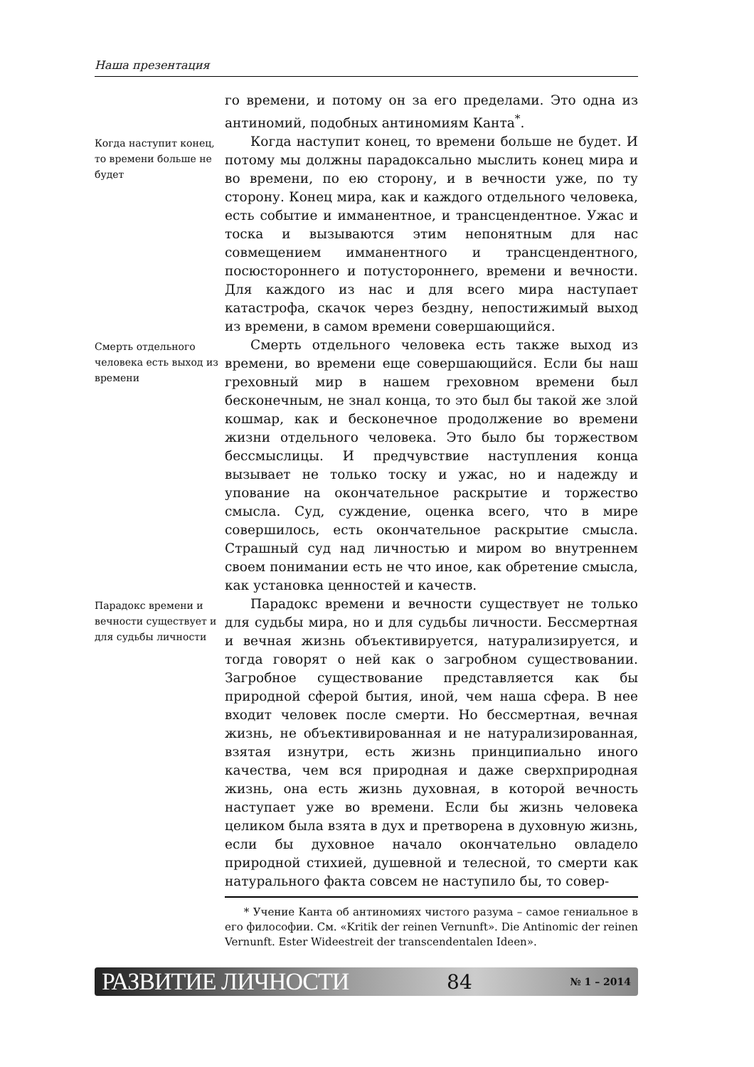Наша презентация
го времени, и потому он за его пределами. Это одна из антиномий, подобных антиномиям Канта<sup>*</sup>.
Когда наступит конец, то времени больше не будет
Когда наступит конец, то времени больше не будет. И потому мы должны парадоксально мыслить конец мира и во времени, по ею сторону, и в вечности уже, по ту сторону. Конец мира, как и каждого отдельного человека, есть событие и имманентное, и трансцендентное. Ужас и тоска и вызываются этим непонятным для нас совмещением имманентного и трансцендентного, посюстороннего и потустороннего, времени и вечности. Для каждого из нас и для всего мира наступает катастрофа, скачок через бездну, непостижимый выход из времени, в самом времени совершающийся.
Смерть отдельного человека есть выход из времени
Смерть отдельного человека есть также выход из времени, во времени еще совершающийся. Если бы наш греховный мир в нашем греховном времени был бесконечным, не знал конца, то это был бы такой же злой кошмар, как и бесконечное продолжение во времени жизни отдельного человека. Это было бы торжеством бессмыслицы. И предчувствие наступления конца вызывает не только тоску и ужас, но и надежду и упование на окончательное раскрытие и торжество смысла. Суд, суждение, оценка всего, что в мире совершилось, есть окончательное раскрытие смысла. Страшный суд над личностью и миром во внутреннем своем понимании есть не что иное, как обретение смысла, как установка ценностей и качеств.
Парадокс времени и вечности существует и для судьбы личности
Парадокс времени и вечности существует не только для судьбы мира, но и для судьбы личности. Бессмертная и вечная жизнь объективируется, натурализируется, и тогда говорят о ней как о загробном существовании. Загробное существование представляется как бы природной сферой бытия, иной, чем наша сфера. В нее входит человек после смерти. Но бессмертная, вечная жизнь, не объективированная и не натурализированная, взятая изнутри, есть жизнь принципиально иного качества, чем вся природная и даже сверхприродная жизнь, она есть жизнь духовная, в которой вечность наступает уже во времени. Если бы жизнь человека целиком была взята в дух и претворена в духовную жизнь, если бы духовное начало окончательно овладело природной стихией, душевной и телесной, то смерти как натурального факта совсем не наступило бы, то совер-
* Учение Канта об антиномиях чистого разума – самое гениальное в его философии. См. «Kritik der reinen Vernunft». Die Antinomic der reinen Vernunft. Ester Wideestreit der transcendentalen Ideen».
РАЗВИТИЕ ЛИЧНОСТИ 84 № 1 – 2014